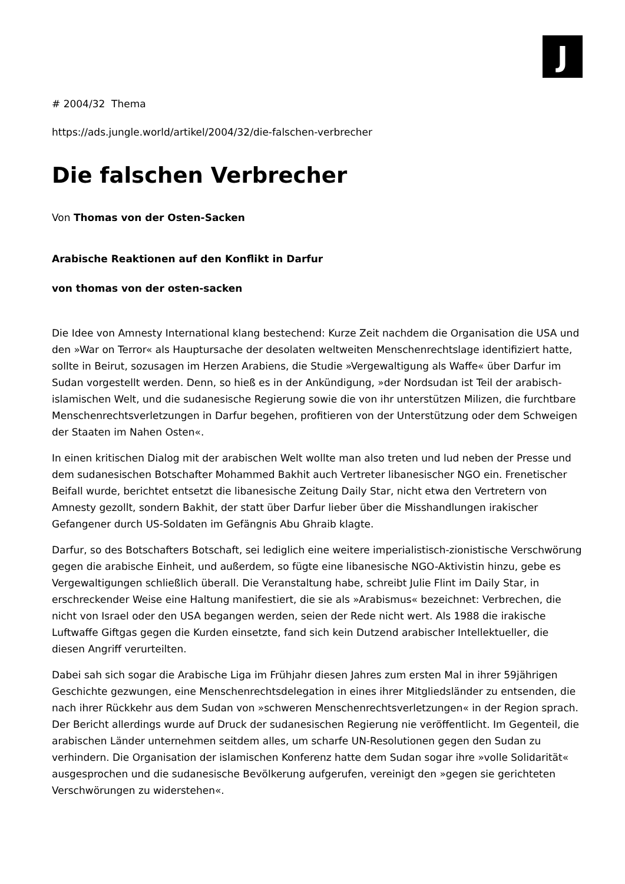J
# 2004/32 Thema
https://ads.jungle.world/artikel/2004/32/die-falschen-verbrecher
Die falschen Verbrecher
Von Thomas von der Osten-Sacken
Arabische Reaktionen auf den Konflikt in Darfur
von thomas von der osten-sacken
Die Idee von Amnesty International klang bestechend: Kurze Zeit nachdem die Organisation die USA und den »War on Terror« als Hauptursache der desolaten weltweiten Menschenrechtslage identifiziert hatte, sollte in Beirut, sozusagen im Herzen Arabiens, die Studie »Vergewaltigung als Waffe« über Darfur im Sudan vorgestellt werden. Denn, so hieß es in der Ankündigung, »der Nordsudan ist Teil der arabisch-islamischen Welt, und die sudanesische Regierung sowie die von ihr unterstützen Milizen, die furchtbare Menschenrechtsverletzungen in Darfur begehen, profitieren von der Unterstützung oder dem Schweigen der Staaten im Nahen Osten«.
In einen kritischen Dialog mit der arabischen Welt wollte man also treten und lud neben der Presse und dem sudanesischen Botschafter Mohammed Bakhit auch Vertreter libanesischer NGO ein. Frenetischer Beifall wurde, berichtet entsetzt die libanesische Zeitung Daily Star, nicht etwa den Vertretern von Amnesty gezollt, sondern Bakhit, der statt über Darfur lieber über die Misshandlungen irakischer Gefangener durch US-Soldaten im Gefängnis Abu Ghraib klagte.
Darfur, so des Botschafters Botschaft, sei lediglich eine weitere imperialistisch-zionistische Verschwörung gegen die arabische Einheit, und außerdem, so fügte eine libanesische NGO-Aktivistin hinzu, gebe es Vergewaltigungen schließlich überall. Die Veranstaltung habe, schreibt Julie Flint im Daily Star, in erschreckender Weise eine Haltung manifestiert, die sie als »Arabismus« bezeichnet: Verbrechen, die nicht von Israel oder den USA begangen werden, seien der Rede nicht wert. Als 1988 die irakische Luftwaffe Giftgas gegen die Kurden einsetzte, fand sich kein Dutzend arabischer Intellektueller, die diesen Angriff verurteilten.
Dabei sah sich sogar die Arabische Liga im Frühjahr diesen Jahres zum ersten Mal in ihrer 59jährigen Geschichte gezwungen, eine Menschenrechtsdelegation in eines ihrer Mitgliedsländer zu entsenden, die nach ihrer Rückkehr aus dem Sudan von »schweren Menschenrechtsverletzungen« in der Region sprach. Der Bericht allerdings wurde auf Druck der sudanesischen Regierung nie veröffentlicht. Im Gegenteil, die arabischen Länder unternehmen seitdem alles, um scharfe UN-Resolutionen gegen den Sudan zu verhindern. Die Organisation der islamischen Konferenz hatte dem Sudan sogar ihre »volle Solidarität« ausgesprochen und die sudanesische Bevölkerung aufgerufen, vereinigt den »gegen sie gerichteten Verschwörungen zu widerstehen«.